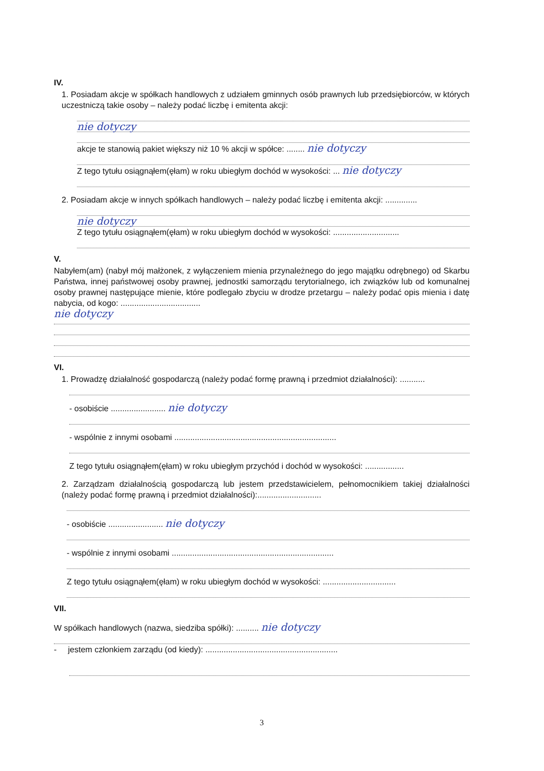IV.
1. Posiadam akcje w spółkach handlowych z udziałem gminnych osób prawnych lub przedsiębiorców, w których uczestniczą takie osoby – należy podać liczbę i emitenta akcji:
nie dotyczy
akcje te stanowią pakiet większy niż 10 % akcji w spółce: ........ nie dotyczy
Z tego tytułu osiągnąłem(ęłam) w roku ubiegłym dochód w wysokości: ... nie dotyczy
2. Posiadam akcje w innych spółkach handlowych – należy podać liczbę i emitenta akcji: ..............
nie dotyczy
Z tego tytułu osiągnąłem(ęłam) w roku ubiegłym dochód w wysokości: .............................
V.
Nabyłem(am) (nabył mój małżonek, z wyłączeniem mienia przynależnego do jego majątku odrębnego) od Skarbu Państwa, innej państwowej osoby prawnej, jednostki samorządu terytorialnego, ich związków lub od komunalnej osoby prawnej następujące mienie, które podlegało zbyciu w drodze przetargu – należy podać opis mienia i datę nabycia, od kogo: ...................................
nie dotyczy
VI.
1. Prowadzę działalność gospodarczą (należy podać formę prawną i przedmiot działalności): ...........
- osobiście ........................ nie dotyczy
- wspólnie z innymi osobami .......................................................................
Z tego tytułu osiągnąłem(ęłam) w roku ubiegłym przychód i dochód w wysokości: .................
2. Zarządzam działalnością gospodarczą lub jestem przedstawicielem, pełnomocnikiem takiej działalności (należy podać formę prawną i przedmiot działalności):............................
- osobiście ........................ nie dotyczy
- wspólnie z innymi osobami .......................................................................
Z tego tytułu osiągnąłem(ęłam) w roku ubiegłym dochód w wysokości: ................................
VII.
W spółkach handlowych (nazwa, siedziba spółki): .......... nie dotyczy
- jestem członkiem zarządu (od kiedy): ..........................................................
3